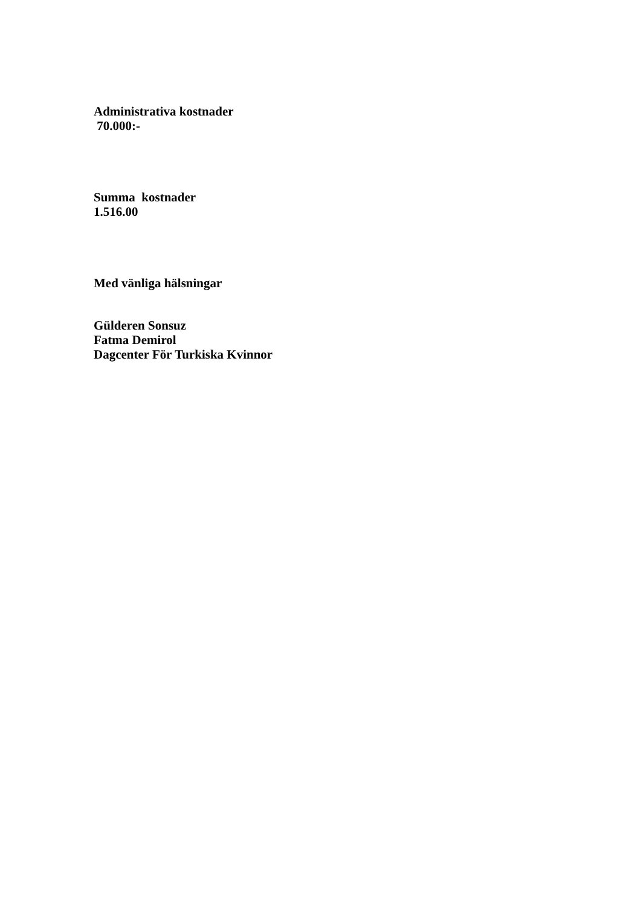Administrativa kostnader
70.000:-
Summa kostnader
1.516.00
Med vänliga hälsningar
Gülderen Sonsuz
Fatma Demirol
Dagcenter För Turkiska Kvinnor